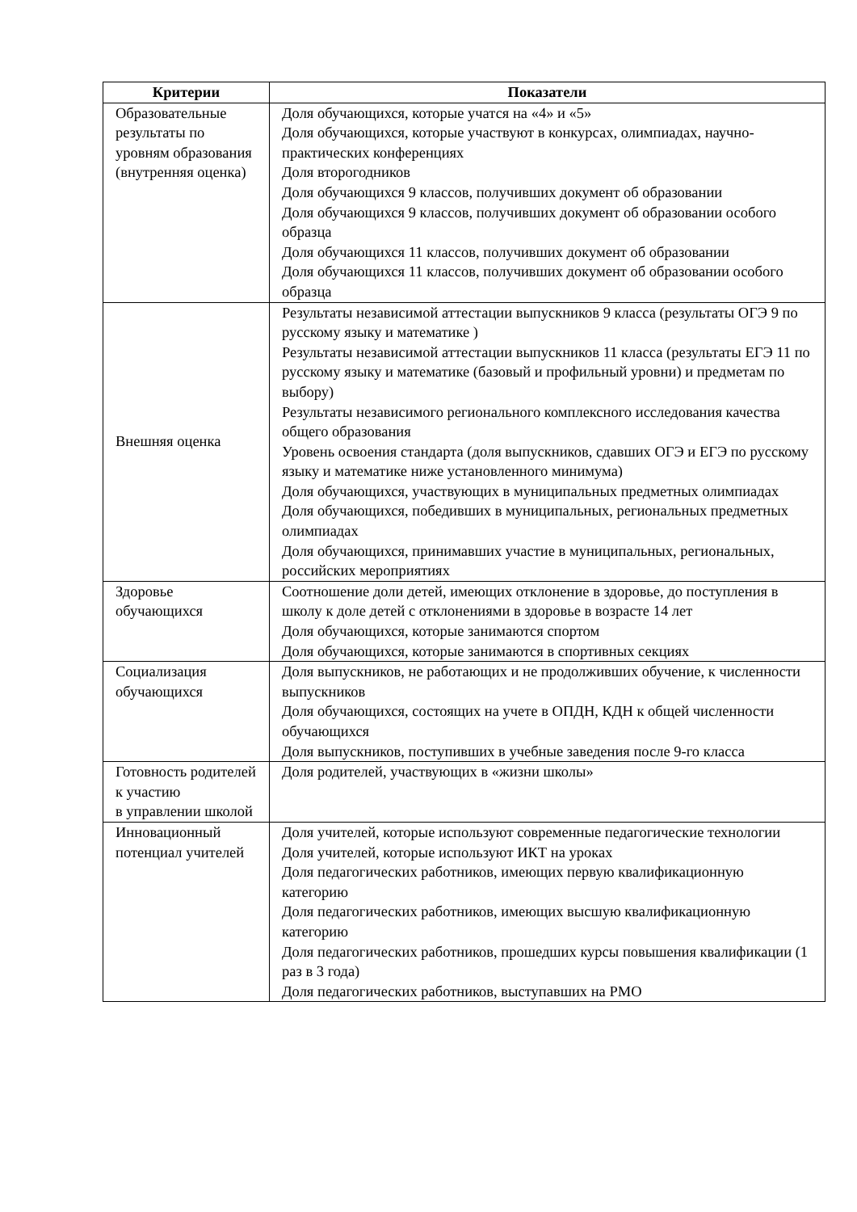| Критерии | Показатели |
| --- | --- |
| Образовательные результаты по уровням образования (внутренняя оценка) | Доля обучающихся, которые учатся на «4» и «5» Доля обучающихся, которые участвуют в конкурсах, олимпиадах, научно-практических конференциях Доля второгодников Доля обучающихся 9 классов, получивших документ об образовании Доля обучающихся 9 классов, получивших документ об образовании особого образца Доля обучающихся 11 классов, получивших документ об образовании Доля обучающихся 11 классов, получивших документ об образовании особого образца |
| Внешняя оценка | Результаты независимой аттестации выпускников 9 класса (результаты ОГЭ 9 по русскому языку и математике ) Результаты независимой аттестации выпускников 11 класса (результаты ЕГЭ 11 по русскому языку и математике (базовый и профильный уровни) и предметам по выбору) Результаты независимого регионального комплексного исследования качества общего образования Уровень освоения стандарта (доля выпускников, сдавших ОГЭ и ЕГЭ по русскому языку и математике ниже установленного минимума) Доля обучающихся, участвующих в муниципальных предметных олимпиадах Доля обучающихся, победивших в муниципальных, региональных предметных олимпиадах Доля обучающихся, принимавших участие в муниципальных, региональных, российских мероприятиях |
| Здоровье обучающихся | Соотношение доли детей, имеющих отклонение в здоровье, до поступления в школу к доле детей с отклонениями в здоровье в возрасте 14 лет Доля обучающихся, которые занимаются спортом Доля обучающихся, которые занимаются в спортивных секциях |
| Социализация обучающихся | Доля выпускников, не работающих и не продолживших обучение, к численности выпускников Доля обучающихся, состоящих на учете в ОПДН, КДН к общей численности обучающихся Доля выпускников, поступивших в учебные заведения после 9-го класса |
| Готовность родителей к участию в управлении школой | Доля родителей, участвующих в «жизни школы» |
| Инновационный потенциал учителей | Доля учителей, которые используют современные педагогические технологии Доля учителей, которые используют ИКТ на уроках Доля педагогических работников, имеющих первую квалификационную категорию Доля педагогических работников, имеющих высшую квалификационную категорию Доля педагогических работников, прошедших курсы повышения квалификации (1 раз в 3 года) Доля педагогических работников, выступавших на РМО |